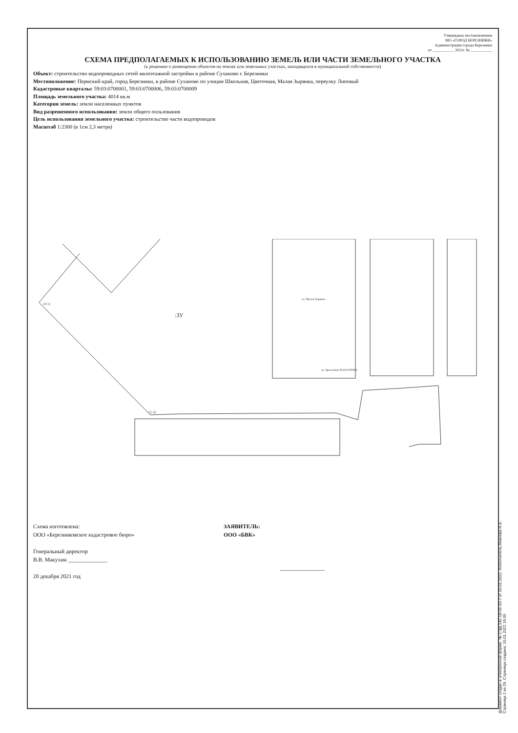Утверждена постановлением
МО «ГОРОД БЕРЕЗНИКИ»
Администрации города Березники
от ___________ 2021г. № ___________
СХЕМА ПРЕДПОЛАГАЕМЫХ К ИСПОЛЬЗОВАНИЮ ЗЕМЕЛЬ ИЛИ ЧАСТИ ЗЕМЕЛЬНОГО УЧАСТКА
(к решению о размещении объектов на землях или земельных участках, находящихся в муниципальной собственности)
Объект: строительство водопроводных сетей малоэтажной застройки в районе Суханово г. Березники
Местоположение: Пермский край, город Березники, в районе Суханово по улицам Школьная, Цветочная, Малая Зырянка, переулку Липовый
Кадастровые кварталы: 59:03:0700001, 59:03:0700006, 59:03:0700009
Площадь земельного участка: 4014 кв.м
Категория земель: земли населенных пунктов
Вид разрешенного использования: земли общего пользования
Цель использования земельного участка: строительство части водопроводов
Масштаб 1:2300 (в 1см 2,3 метра)
:ЗУ
14 11
15 10
ул. Цветочная 59:03:0700009
ул. Малая Зырянка
Схема изготовлена:
ООО «Березниковское кадастровое бюро»
Генеральный директор
В.В. Макухин ______________
20 декабря 2021 год
ЗАЯВИТЕЛЬ:
ООО «БВК»
________________
Документ создан в электронной форме. № СЭД-142-18-01-10-7 от 10.01.2022. Исполнитель:Лежнева Н.А.
Страница 2 из 29. Страница создана: 10.01.2022 16:00